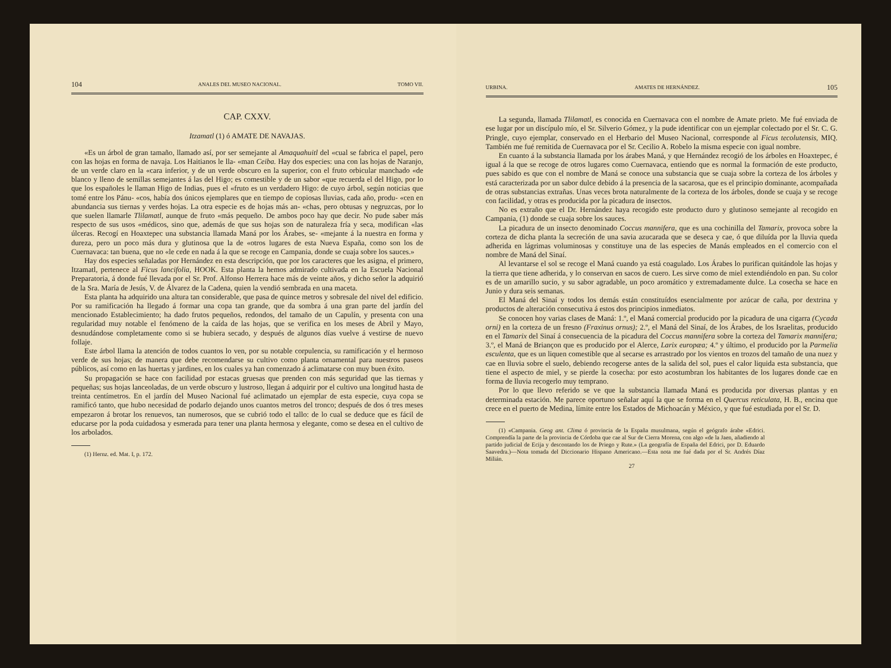104 ANALES DEL MUSEO NACIONAL. TOMO VII.
CAP. CXXV.
Itzamatl (1) ó AMATE DE NAVAJAS.
«Es un árbol de gran tamaño, llamado así, por ser semejante al Amaquahuitl del «cual se fabrica el papel, pero con las hojas en forma de navaja. Los Haitianos le lla- «man Ceiba. Hay dos especies: una con las hojas de Naranjo, de un verde claro en la «cara inferior, y de un verde obscuro en la superior, con el fruto orbicular manchado «de blanco y lleno de semillas semejantes á las del Higo; es comestible y de un sabor «que recuerda el del Higo, por lo que los españoles le llaman Higo de Indias, pues el «fruto es un verdadero Higo: de cuyo árbol, según noticias que tomé entre los Pánu- «cos, había dos únicos ejemplares que en tiempo de copiosas lluvias, cada año, produ- «cen en abundancia sus tiernas y verdes hojas. La otra especie es de hojas más an- «chas, pero obtusas y negruzcas, por lo que suelen llamarle Tlilamatl, aunque de fruto «más pequeño. De ambos poco hay que decir. No pude saber más respecto de sus usos «médicos, sino que, además de que sus hojas son de naturaleza fría y seca, modifican «las úlceras. Recogí en Hoaxtepec una substancia llamada Maná por los Árabes, se- «mejante á la nuestra en forma y dureza, pero un poco más dura y glutinosa que la de «otros lugares de esta Nueva España, como son los de Cuernavaca: tan buena, que no «le cede en nada á la que se recoge en Campania, donde se cuaja sobre los sauces.»
Hay dos especies señaladas por Hernández en esta descripción, que por los caracteres que les asigna, el primero, Itzamatl, pertenece al Ficus lancifolia, HOOK. Esta planta la hemos admirado cultivada en la Escuela Nacional Preparatoria, á donde fué llevada por el Sr. Prof. Alfonso Herrera hace más de veinte años, y dicho señor la adquirió de la Sra. María de Jesús, V. de Álvarez de la Cadena, quien la vendió sembrada en una maceta.
Esta planta ha adquirido una altura tan considerable, que pasa de quince metros y sobresale del nivel del edificio. Por su ramificación ha llegado á formar una copa tan grande, que da sombra á una gran parte del jardín del mencionado Establecimiento; ha dado frutos pequeños, redondos, del tamaño de un Capulín, y presenta con una regularidad muy notable el fenómeno de la caída de las hojas, que se verifica en los meses de Abril y Mayo, desnudándose completamente como si se hubiera secado, y después de algunos días vuelve á vestirse de nuevo follaje.
Este árbol llama la atención de todos cuantos lo ven, por su notable corpulencia, su ramificación y el hermoso verde de sus hojas; de manera que debe recomendarse su cultivo como planta ornamental para nuestros paseos públicos, así como en las huertas y jardines, en los cuales ya han comenzado á aclimatarse con muy buen éxito.
Su propagación se hace con facilidad por estacas gruesas que prenden con más seguridad que las tiernas y pequeñas; sus hojas lanceoladas, de un verde obscuro y lustroso, llegan á adquirir por el cultivo una longitud hasta de treinta centímetros. En el jardín del Museo Nacional fué aclimatado un ejemplar de esta especie, cuya copa se ramificó tanto, que hubo necesidad de podarlo dejando unos cuantos metros del tronco; después de dos ó tres meses empezaron á brotar los renuevos, tan numerosos, que se cubrió todo el tallo: de lo cual se deduce que es fácil de educarse por la poda cuidadosa y esmerada para tener una planta hermosa y elegante, como se desea en el cultivo de los arbolados.
(1) Hernz. ed. Mat. I, p. 172.
URBINA. AMATES DE HERNÁNDEZ. 105
La segunda, llamada Tlilamatl, es conocida en Cuernavaca con el nombre de Amate prieto. Me fué enviada de ese lugar por un discípulo mío, el Sr. Silverio Gómez, y la pude identificar con un ejemplar colectado por el Sr. C. G. Pringle, cuyo ejemplar, conservado en el Herbario del Museo Nacional, corresponde al Ficus tecolutensis, MIQ. También me fué remitida de Cuernavaca por el Sr. Cecilio A. Robelo la misma especie con igual nombre.
En cuanto á la substancia llamada por los árabes Maná, y que Hernández recogió de los árboles en Hoaxtepec, é igual á la que se recoge de otros lugares como Cuernavaca, entiendo que es normal la formación de este producto, pues sabido es que con el nombre de Maná se conoce una substancia que se cuaja sobre la corteza de los árboles y está caracterizada por un sabor dulce debido á la presencia de la sacarosa, que es el principio dominante, acompañada de otras substancias extrañas. Unas veces brota naturalmente de la corteza de los árboles, donde se cuaja y se recoge con facilidad, y otras es producida por la picadura de insectos.
No es extraño que el Dr. Hernández haya recogido este producto duro y glutinoso semejante al recogido en Campania, (1) donde se cuaja sobre los sauces.
La picadura de un insecto denominado Coccus mannifera, que es una cochinilla del Tamarix, provoca sobre la corteza de dicha planta la secreción de una savia azucarada que se deseca y cae, ó que diluída por la lluvia queda adherida en lágrimas voluminosas y constituye una de las especies de Manás empleados en el comercio con el nombre de Maná del Sinaí.
Al levantarse el sol se recoge el Maná cuando ya está coagulado. Los Árabes lo purifican quitándole las hojas y la tierra que tiene adherida, y lo conservan en sacos de cuero. Les sirve como de miel extendiéndolo en pan. Su color es de un amarillo sucio, y su sabor agradable, un poco aromático y extremadamente dulce. La cosecha se hace en Junio y dura seis semanas.
El Maná del Sinaí y todos los demás están constituídos esencialmente por azúcar de caña, por dextrina y productos de alteración consecutiva á estos dos principios inmediatos.
Se conocen hoy varias clases de Maná: 1.º, el Maná comercial producido por la picadura de una cigarra (Cycada orni) en la corteza de un fresno (Fraxinus ornus); 2.º, el Maná del Sinaí, de los Árabes, de los Israelitas, producido en el Tamarix del Sinaí á consecuencia de la picadura del Coccus mannifera sobre la corteza del Tamarix mannifera; 3.º, el Maná de Briançon que es producido por el Alerce, Larix europæa; 4.º y último, el producido por la Parmelia esculenta, que es un liquen comestible que al secarse es arrastrado por los vientos en trozos del tamaño de una nuez y cae en lluvia sobre el suelo, debiendo recogerse antes de la salida del sol, pues el calor liquida esta substancia, que tiene el aspecto de miel, y se pierde la cosecha: por esto acostumbran los habitantes de los lugares donde cae en forma de lluvia recogerlo muy temprano.
Por lo que llevo referido se ve que la substancia llamada Maná es producida por diversas plantas y en determinada estación. Me parece oportuno señalar aquí la que se forma en el Quercus reticulata, H. B., encina que crece en el puerto de Medina, límite entre los Estados de Michoacán y México, y que fué estudiada por el Sr. D.
(1) «Campania. Geog ant. Clima ó provincia de la España musulmana, según el geógrafo árabe «Edrici. Comprendía la parte de la provincia de Córdoba que cae al Sur de Cierra Morena, con algo «de la Jaen, añadiendo al partido judicial de Ecija y descontando los de Priego y Rute.» (La geografía de España del Edrici, por D. Eduardo Saavedra.)—Nota tomada del Diccionario Hispano Americano.—Esta nota me fué dada por el Sr. Andrés Díaz Milián.
27